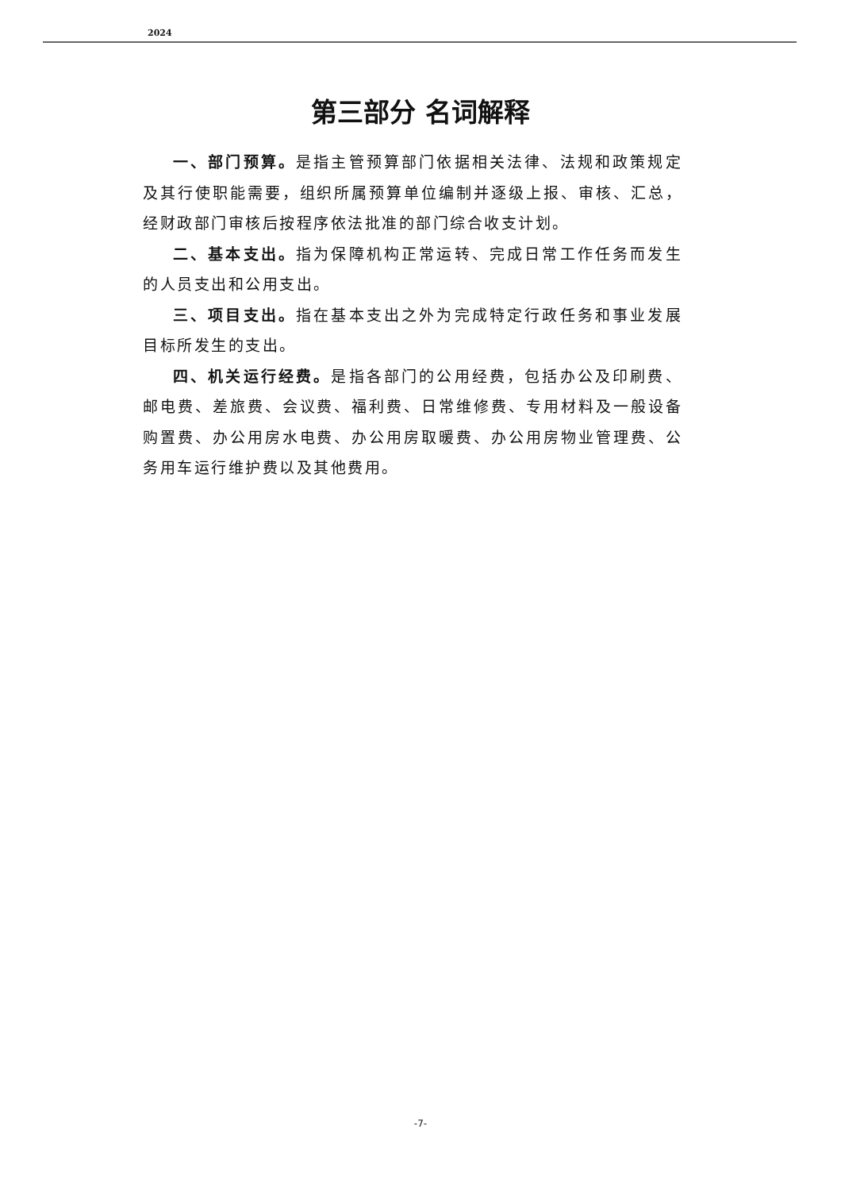2024
第三部分 名词解释
一、部门预算。是指主管预算部门依据相关法律、法规和政策规定及其行使职能需要，组织所属预算单位编制并逐级上报、审核、汇总，经财政部门审核后按程序依法批准的部门综合收支计划。
二、基本支出。指为保障机构正常运转、完成日常工作任务而发生的人员支出和公用支出。
三、项目支出。指在基本支出之外为完成特定行政任务和事业发展目标所发生的支出。
四、机关运行经费。是指各部门的公用经费，包括办公及印刷费、邮电费、差旅费、会议费、福利费、日常维修费、专用材料及一般设备购置费、办公用房水电费、办公用房取暖费、办公用房物业管理费、公务用车运行维护费以及其他费用。
-7-